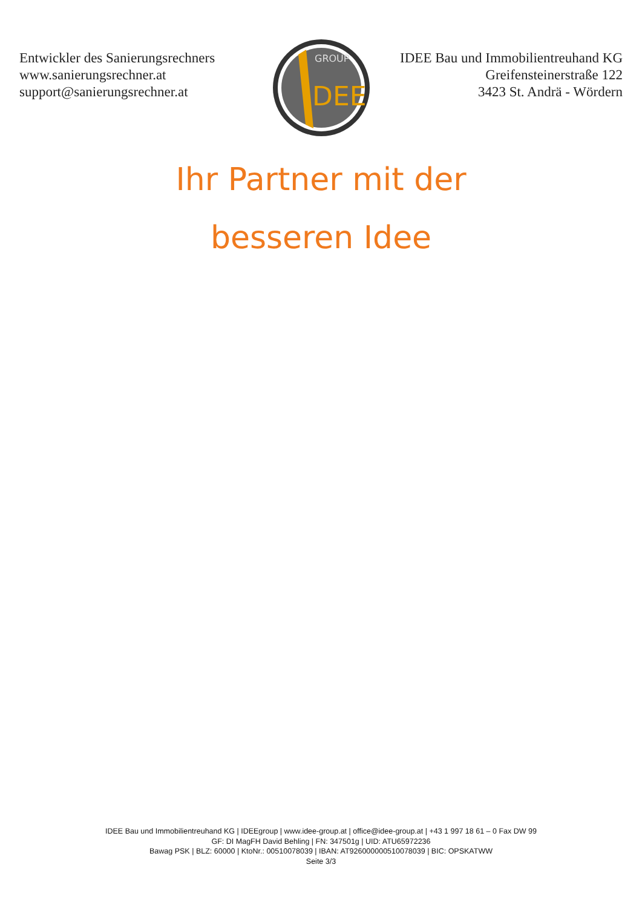Entwickler des Sanierungsrechners
www.sanierungsrechner.at
support@sanierungsrechner.at
DEE
GROUP
IDEE Bau und Immobilientreuhand KG
Greifensteinerstraße 122
3423 St. Andrä - Wördern
Ihr Partner mit der besseren Idee
IDEE Bau und Immobilientreuhand KG | IDEEgroup | www.idee-group.at | office@idee-group.at | +43 1 997 18 61 – 0 Fax DW 99
GF: DI MagFH David Behling | FN: 347501g | UID: ATU65972236
Bawag PSK | BLZ: 60000 | KtoNr.: 00510078039 | IBAN: AT926000000510078039 | BIC: OPSKATWW
Seite 3/3